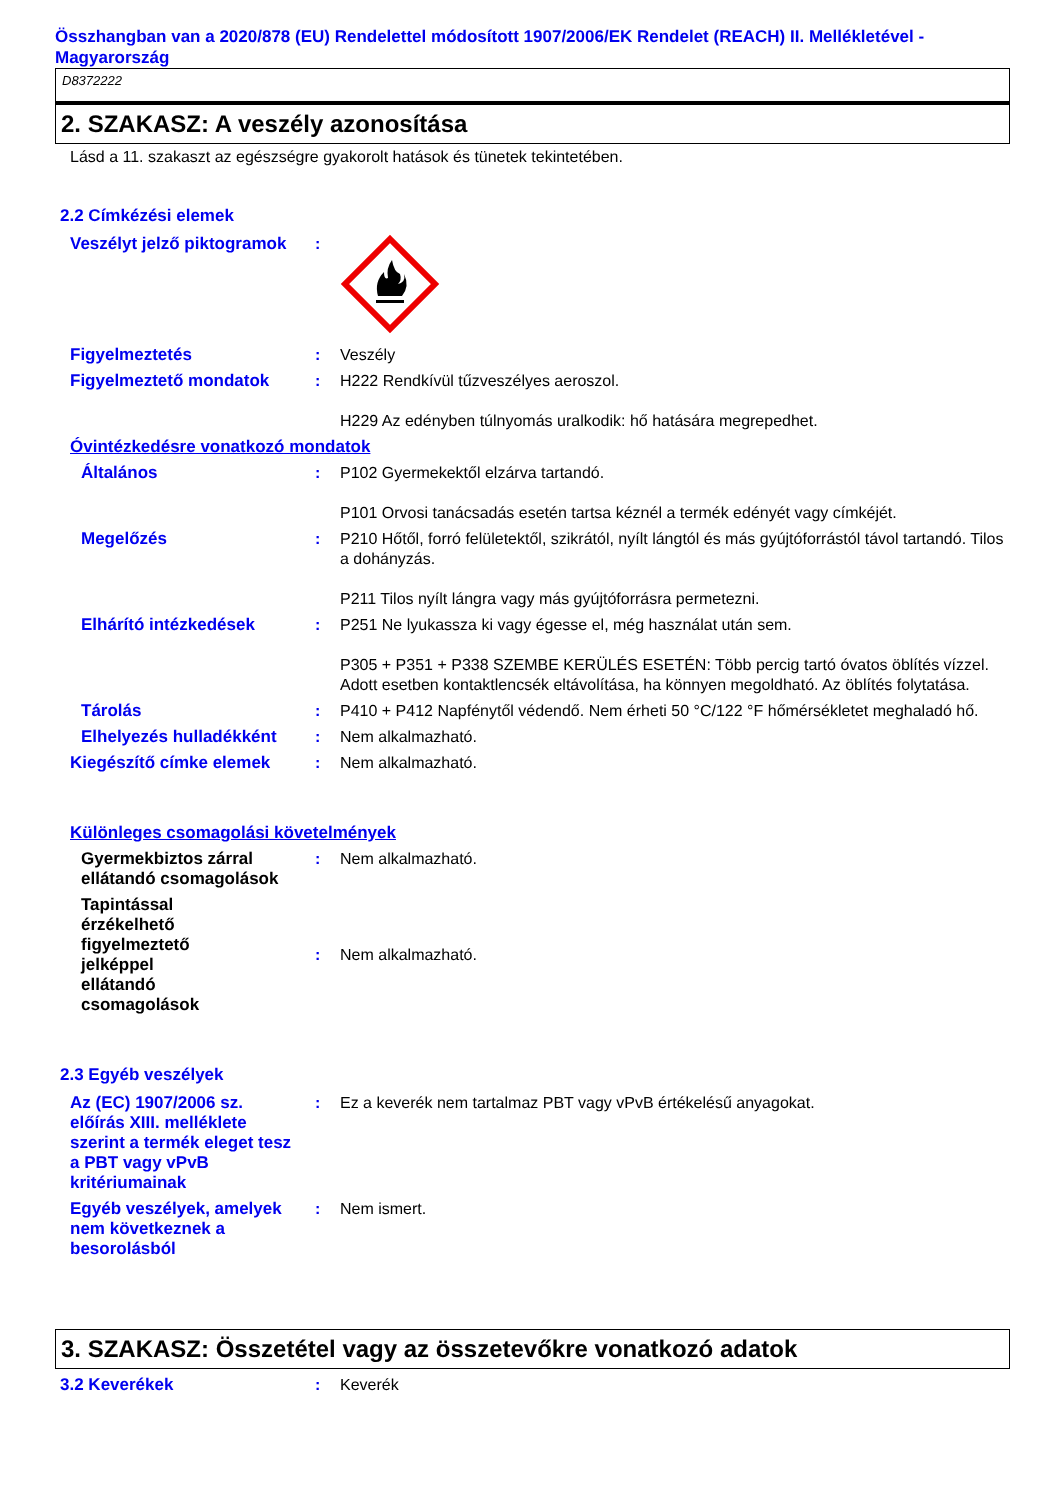Összhangban van a 2020/878 (EU) Rendelettel módosított 1907/2006/EK Rendelet (REACH) II. Mellékletével - Magyarország
D8372222
2. SZAKASZ: A veszély azonosítása
Lásd a 11. szakaszt az egészségre gyakorolt hatások és tünetek tekintetében.
2.2 Címkézési elemek
Veszélyt jelző piktogramok
:
Figyelmeztetés : Veszély
Figyelmeztető mondatok : H222 Rendkívül tűzveszélyes aeroszol.
H229 Az edényben túlnyomás uralkodik: hő hatására megrepedhet.
Óvintézkedésre vonatkozó mondatok
Általános : P102 Gyermekektől elzárva tartandó.
P101 Orvosi tanácsadás esetén tartsa kéznél a termék edényét vagy címkéjét.
Megelőzés : P210 Hőtől, forró felületektől, szikrától, nyílt lángtól és más gyújtóforrástól távol tartandó. Tilos a dohányzás.
P211 Tilos nyílt lángra vagy más gyújtóforrásra permetezni.
Elhárító intézkedések : P251 Ne lyukassza ki vagy égesse el, még használat után sem.
P305 + P351 + P338 SZEMBE KERÜLÉS ESETÉN: Több percig tartó óvatos öblítés vízzel. Adott esetben kontaktlencsék eltávolítása, ha könnyen megoldható. Az öblítés folytatása.
Tárolás : P410 + P412 Napfénytől védendő. Nem érheti 50 °C/122 °F hőmérsékletet meghaladó hő.
Elhelyezés hulladékként
: Nem alkalmazható.
Kiegészítő címke elemek : Nem alkalmazható.
Különleges csomagolási követelmények
Gyermekbiztos zárral ellátandó csomagolások
: Nem alkalmazható.
Tapintással érzékelhető figyelmeztető jelképpel ellátandó csomagolások
: Nem alkalmazható.
2.3 Egyéb veszélyek
Az (EC) 1907/2006 sz. előírás XIII. melléklete szerint a termék eleget tesz a PBT vagy vPvB kritériumainak
: Ez a keverék nem tartalmaz PBT vagy vPvB értékelésű anyagokat.
Egyéb veszélyek, amelyek nem következnek a besorolásból
: Nem ismert.
3. SZAKASZ: Összetétel vagy az összetevőkre vonatkozó adatok
3.2 Keverékek : Keverék